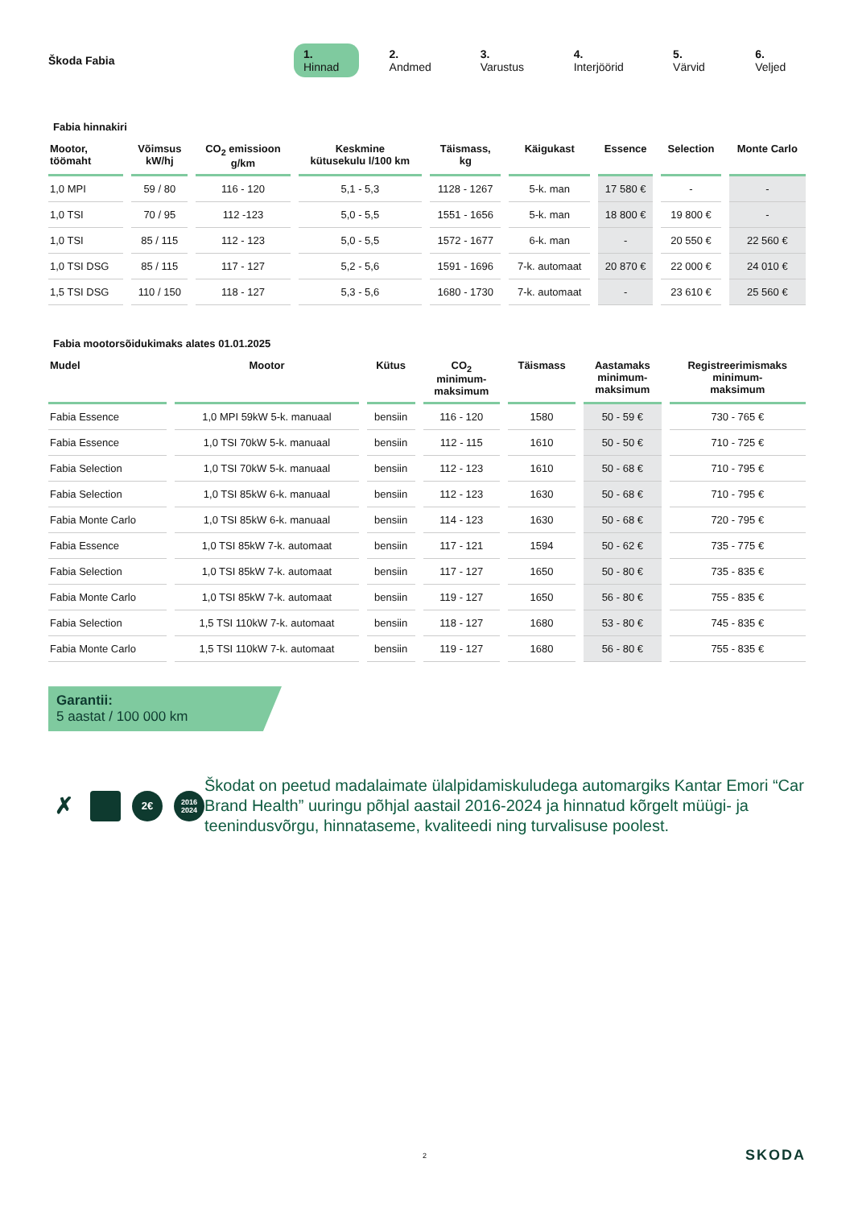Škoda Fabia
1. Hinnad 2. Andmed 3. Varustus 4. Interjöörid 5. Värvid 6. Veljed
Fabia hinnakiri
| Mootor, töömaht | Võimsus kW/hj | CO<sub>2</sub> emissioon g/km | Keskmine kütusekulu l/100 km | Täismass, kg | Käigukast | Essence | Selection | Monte Carlo |
| --- | --- | --- | --- | --- | --- | --- | --- | --- |
| 1,0 MPI | 59 / 80 | 116 - 120 | 5,1 - 5,3 | 1128 - 1267 | 5-k. man | 17 580 € | - | - |
| 1,0 TSI | 70 / 95 | 112 -123 | 5,0 - 5,5 | 1551 - 1656 | 5-k. man | 18 800 € | 19 800 € | - |
| 1,0 TSI | 85 / 115 | 112 - 123 | 5,0 - 5,5 | 1572 - 1677 | 6-k. man | - | 20 550 € | 22 560 € |
| 1,0 TSI DSG | 85 / 115 | 117 - 127 | 5,2 - 5,6 | 1591 - 1696 | 7-k. automaat | 20 870 € | 22 000 € | 24 010 € |
| 1,5 TSI DSG | 110 / 150 | 118 - 127 | 5,3 - 5,6 | 1680 - 1730 | 7-k. automaat | - | 23 610 € | 25 560 € |
Fabia mootorsõidukimaks alates 01.01.2025
| Mudel | Mootor | Kütus | CO<sub>2</sub> minimum- maksimum | Täismass | Aastamaks minimum- maksimum | Registreerimismaks minimum- maksimum |
| --- | --- | --- | --- | --- | --- | --- |
| Fabia Essence | 1,0 MPI 59kW 5-k. manuaal | bensiin | 116 - 120 | 1580 | 50 - 59 € | 730 - 765 € |
| Fabia Essence | 1,0 TSI 70kW 5-k. manuaal | bensiin | 112 - 115 | 1610 | 50 - 50 € | 710 - 725 € |
| Fabia Selection | 1,0 TSI 70kW 5-k. manuaal | bensiin | 112 - 123 | 1610 | 50 - 68 € | 710 - 795 € |
| Fabia Selection | 1,0 TSI 85kW 6-k. manuaal | bensiin | 112 - 123 | 1630 | 50 - 68 € | 710 - 795 € |
| Fabia Monte Carlo | 1,0 TSI 85kW 6-k. manuaal | bensiin | 114 - 123 | 1630 | 50 - 68 € | 720 - 795 € |
| Fabia Essence | 1,0 TSI 85kW 7-k. automaat | bensiin | 117 - 121 | 1594 | 50 - 62 € | 735 - 775 € |
| Fabia Selection | 1,0 TSI 85kW 7-k. automaat | bensiin | 117 - 127 | 1650 | 50 - 80 € | 735 - 835 € |
| Fabia Monte Carlo | 1,0 TSI 85kW 7-k. automaat | bensiin | 119 - 127 | 1650 | 56 - 80 € | 755 - 835 € |
| Fabia Selection | 1,5 TSI 110kW 7-k. automaat | bensiin | 118 - 127 | 1680 | 53 - 80 € | 745 - 835 € |
| Fabia Monte Carlo | 1,5 TSI 110kW 7-k. automaat | bensiin | 119 - 127 | 1680 | 56 - 80 € | 755 - 835 € |
Garantii:
5 aastat / 100 000 km
✗
2€
2016
2024
Škodat on peetud madalaimate ülalpidamiskuludega automargiks Kantar Emori “Car Brand Health” uuringu põhjal aastail 2016-2024 ja hinnatud kõrgelt müügi- ja teenindusvõrgu, hinnataseme, kvaliteedi ning turvalisuse poolest.
2 SKODA